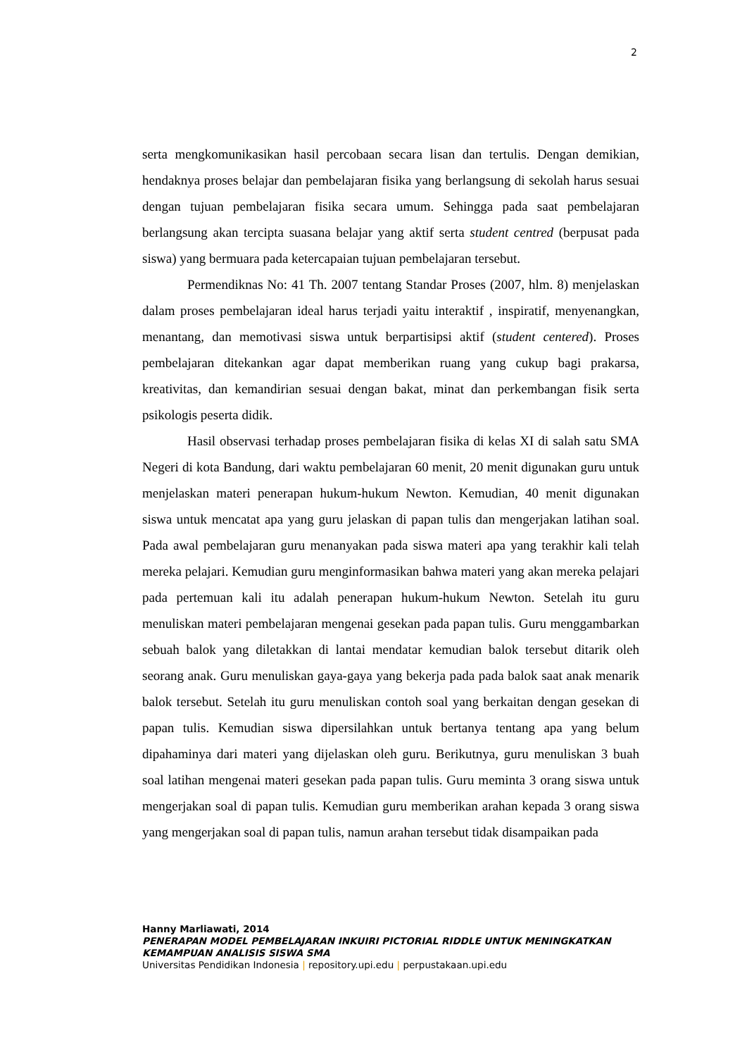2
serta mengkomunikasikan hasil percobaan secara lisan dan tertulis. Dengan demikian, hendaknya proses belajar dan pembelajaran fisika yang berlangsung di sekolah harus sesuai dengan tujuan pembelajaran fisika secara umum. Sehingga pada saat pembelajaran berlangsung akan tercipta suasana belajar yang aktif serta student centred (berpusat pada siswa) yang bermuara pada ketercapaian tujuan pembelajaran tersebut.
Permendiknas No: 41 Th. 2007 tentang Standar Proses (2007, hlm. 8) menjelaskan dalam proses pembelajaran ideal harus terjadi yaitu interaktif , inspiratif, menyenangkan, menantang, dan memotivasi siswa untuk berpartisipsi aktif (student centered). Proses pembelajaran ditekankan agar dapat memberikan ruang yang cukup bagi prakarsa, kreativitas, dan kemandirian sesuai dengan bakat, minat dan perkembangan fisik serta psikologis peserta didik.
Hasil observasi terhadap proses pembelajaran fisika di kelas XI di salah satu SMA Negeri di kota Bandung, dari waktu pembelajaran 60 menit, 20 menit digunakan guru untuk menjelaskan materi penerapan hukum-hukum Newton. Kemudian, 40 menit digunakan siswa untuk mencatat apa yang guru jelaskan di papan tulis dan mengerjakan latihan soal. Pada awal pembelajaran guru menanyakan pada siswa materi apa yang terakhir kali telah mereka pelajari. Kemudian guru menginformasikan bahwa materi yang akan mereka pelajari pada pertemuan kali itu adalah penerapan hukum-hukum Newton. Setelah itu guru menuliskan materi pembelajaran mengenai gesekan pada papan tulis. Guru menggambarkan sebuah balok yang diletakkan di lantai mendatar kemudian balok tersebut ditarik oleh seorang anak. Guru menuliskan gaya-gaya yang bekerja pada pada balok saat anak menarik balok tersebut. Setelah itu guru menuliskan contoh soal yang berkaitan dengan gesekan di papan tulis. Kemudian siswa dipersilahkan untuk bertanya tentang apa yang belum dipahaminya dari materi yang dijelaskan oleh guru. Berikutnya, guru menuliskan 3 buah soal latihan mengenai materi gesekan pada papan tulis. Guru meminta 3 orang siswa untuk mengerjakan soal di papan tulis. Kemudian guru memberikan arahan kepada 3 orang siswa yang mengerjakan soal di papan tulis, namun arahan tersebut tidak disampaikan pada
Hanny Marliawati, 2014
PENERAPAN MODEL PEMBELAJARAN INKUIRI PICTORIAL RIDDLE UNTUK MENINGKATKAN KEMAMPUAN ANALISIS SISWA SMA
Universitas Pendidikan Indonesia | repository.upi.edu | perpustakaan.upi.edu